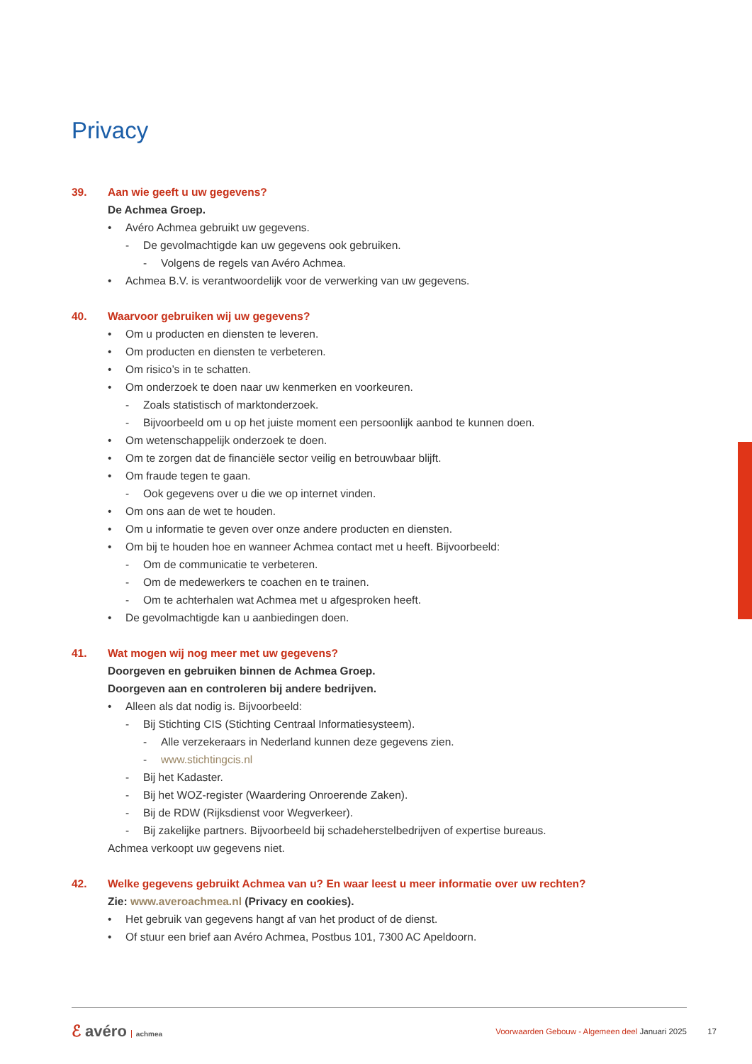Privacy
39. Aan wie geeft u uw gegevens?
De Achmea Groep.
• Avéro Achmea gebruikt uw gegevens.
- De gevolmachtigde kan uw gegevens ook gebruiken.
- Volgens de regels van Avéro Achmea.
• Achmea B.V. is verantwoordelijk voor de verwerking van uw gegevens.
40. Waarvoor gebruiken wij uw gegevens?
• Om u producten en diensten te leveren.
• Om producten en diensten te verbeteren.
• Om risico’s in te schatten.
• Om onderzoek te doen naar uw kenmerken en voorkeuren.
- Zoals statistisch of marktonderzoek.
- Bijvoorbeeld om u op het juiste moment een persoonlijk aanbod te kunnen doen.
• Om wetenschappelijk onderzoek te doen.
• Om te zorgen dat de financiële sector veilig en betrouwbaar blijft.
• Om fraude tegen te gaan.
- Ook gegevens over u die we op internet vinden.
• Om ons aan de wet te houden.
• Om u informatie te geven over onze andere producten en diensten.
• Om bij te houden hoe en wanneer Achmea contact met u heeft. Bijvoorbeeld:
- Om de communicatie te verbeteren.
- Om de medewerkers te coachen en te trainen.
- Om te achterhalen wat Achmea met u afgesproken heeft.
• De gevolmachtigde kan u aanbiedingen doen.
41. Wat mogen wij nog meer met uw gegevens?
Doorgeven en gebruiken binnen de Achmea Groep.
Doorgeven aan en controleren bij andere bedrijven.
• Alleen als dat nodig is. Bijvoorbeeld:
- Bij Stichting CIS (Stichting Centraal Informatiesysteem).
- Alle verzekeraars in Nederland kunnen deze gegevens zien.
- www.stichtingcis.nl
- Bij het Kadaster.
- Bij het WOZ-register (Waardering Onroerende Zaken).
- Bij de RDW (Rijksdienst voor Wegverkeer).
- Bij zakelijke partners. Bijvoorbeeld bij schadeherstelbedrijven of expertise bureaus.
Achmea verkoopt uw gegevens niet.
42. Welke gegevens gebruikt Achmea van u? En waar leest u meer informatie over uw rechten?
Zie: www.averoachmea.nl (Privacy en cookies).
• Het gebruik van gegevens hangt af van het product of de dienst.
• Of stuur een brief aan Avéro Achmea, Postbus 101, 7300 AC Apeldoorn.
ℰ avéro achmea
Voorwaarden Gebouw - Algemeen deel Januari 2025
17